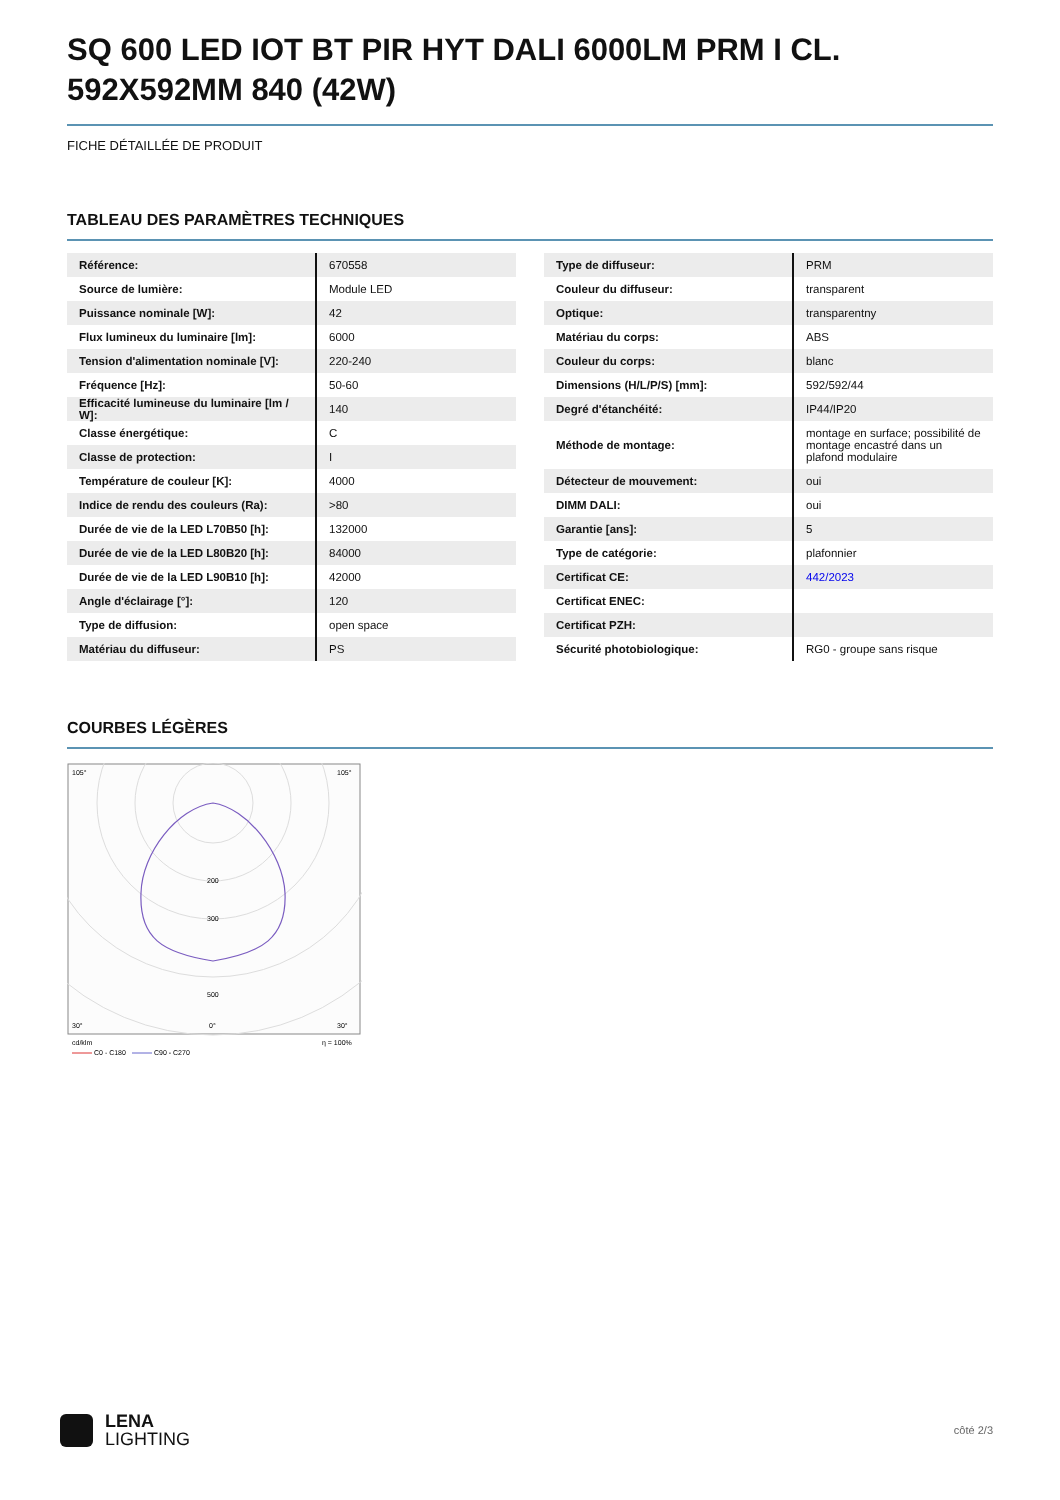SQ 600 LED IOT BT PIR HYT DALI 6000LM PRM I CL. 592X592MM 840 (42W)
FICHE DÉTAILLÉE DE PRODUIT
TABLEAU DES PARAMÈTRES TECHNIQUES
| Référence: | 670558 |
| Source de lumière: | Module LED |
| Puissance nominale [W]: | 42 |
| Flux lumineux du luminaire [lm]: | 6000 |
| Tension d'alimentation nominale [V]: | 220-240 |
| Fréquence [Hz]: | 50-60 |
| Efficacité lumineuse du luminaire [lm / W]: | 140 |
| Classe énergétique: | C |
| Classe de protection: | I |
| Température de couleur [K]: | 4000 |
| Indice de rendu des couleurs (Ra): | >80 |
| Durée de vie de la LED L70B50 [h]: | 132000 |
| Durée de vie de la LED L80B20 [h]: | 84000 |
| Durée de vie de la LED L90B10 [h]: | 42000 |
| Angle d'éclairage [°]: | 120 |
| Type de diffusion: | open space |
| Matériau du diffuseur: | PS |
| Type de diffuseur: | PRM |
| Couleur du diffuseur: | transparent |
| Optique: | transparentny |
| Matériau du corps: | ABS |
| Couleur du corps: | blanc |
| Dimensions (H/L/P/S) [mm]: | 592/592/44 |
| Degré d'étanchéité: | IP44/IP20 |
| Méthode de montage: | montage en surface; possibilité de montage encastré dans un plafond modulaire |
| Détecteur de mouvement: | oui |
| DIMM DALI: | oui |
| Garantie [ans]: | 5 |
| Type de catégorie: | plafonnier |
| Certificat CE: | 442/2023 |
| Certificat ENEC: | |
| Certificat PZH: | |
| Sécurité photobiologique: | RG0 - groupe sans risque |
COURBES LÉGÈRES
105°
105°
30°
0°
30°
200
300
500
cd/klm
η = 100%
C0 - C180
C90 - C270
LENA
LIGHTING
côté 2/3